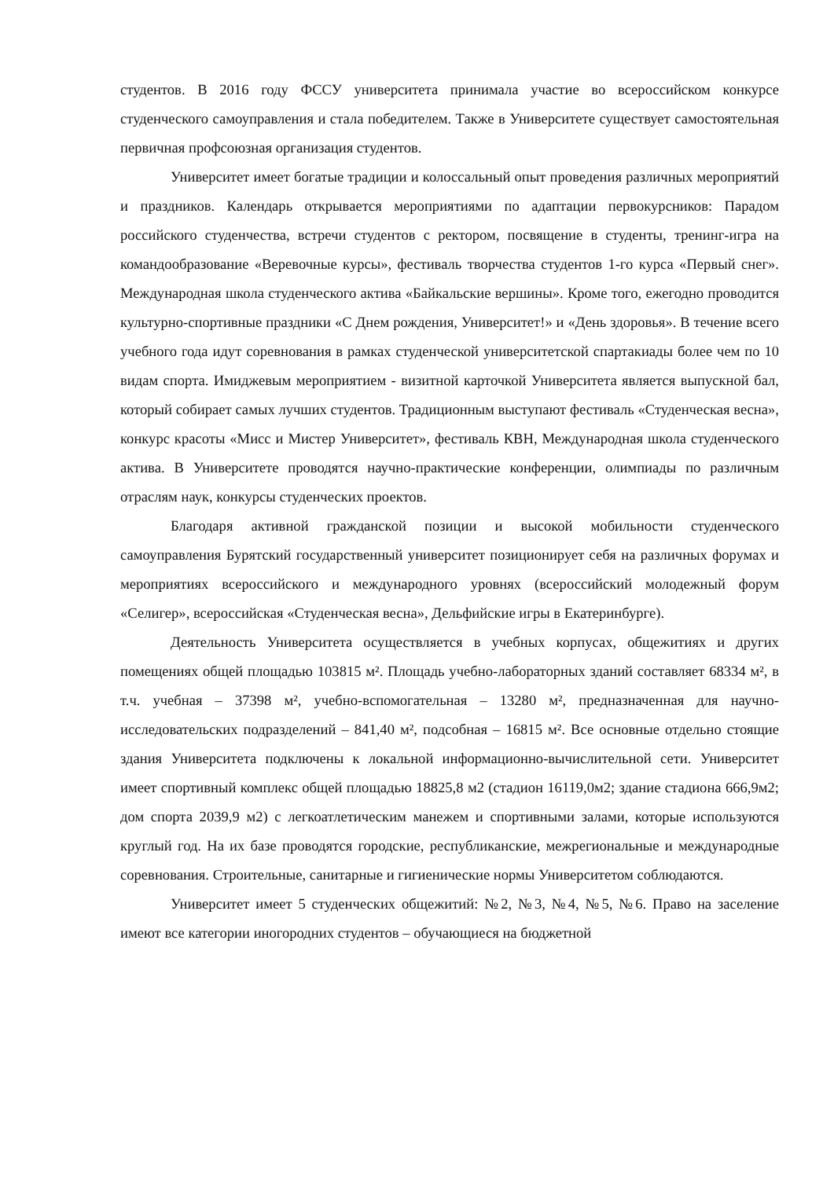студентов. В 2016 году ФССУ университета принимала участие во всероссийском конкурсе студенческого самоуправления и стала победителем. Также в Университете существует самостоятельная первичная профсоюзная организация студентов.
Университет имеет богатые традиции и колоссальный опыт проведения различных мероприятий и праздников. Календарь открывается мероприятиями по адаптации первокурсников: Парадом российского студенчества, встречи студентов с ректором, посвящение в студенты, тренинг-игра на командообразование «Веревочные курсы», фестиваль творчества студентов 1-го курса «Первый снег». Международная школа студенческого актива «Байкальские вершины». Кроме того, ежегодно проводится культурно-спортивные праздники «С Днем рождения, Университет!» и «День здоровья». В течение всего учебного года идут соревнования в рамках студенческой университетской спартакиады более чем по 10 видам спорта. Имиджевым мероприятием - визитной карточкой Университета является выпускной бал, который собирает самых лучших студентов. Традиционным выступают фестиваль «Студенческая весна», конкурс красоты «Мисс и Мистер Университет», фестиваль КВН, Международная школа студенческого актива. В Университете проводятся научно-практические конференции, олимпиады по различным отраслям наук, конкурсы студенческих проектов.
Благодаря активной гражданской позиции и высокой мобильности студенческого самоуправления Бурятский государственный университет позиционирует себя на различных форумах и мероприятиях всероссийского и международного уровнях (всероссийский молодежный форум «Селигер», всероссийская «Студенческая весна», Дельфийские игры в Екатеринбурге).
Деятельность Университета осуществляется в учебных корпусах, общежитиях и других помещениях общей площадью 103815 м². Площадь учебно-лабораторных зданий составляет 68334 м², в т.ч. учебная – 37398 м², учебно-вспомогательная – 13280 м², предназначенная для научно-исследовательских подразделений – 841,40 м², подсобная – 16815 м². Все основные отдельно стоящие здания Университета подключены к локальной информационно-вычислительной сети. Университет имеет спортивный комплекс общей площадью 18825,8 м2 (стадион 16119,0м2; здание стадиона 666,9м2; дом спорта 2039,9 м2) с легкоатлетическим манежем и спортивными залами, которые используются круглый год. На их базе проводятся городские, республиканские, межрегиональные и международные соревнования. Строительные, санитарные и гигиенические нормы Университетом соблюдаются.
Университет имеет 5 студенческих общежитий: №2, №3, №4, №5, №6. Право на заселение имеют все категории иногородних студентов – обучающиеся на бюджетной